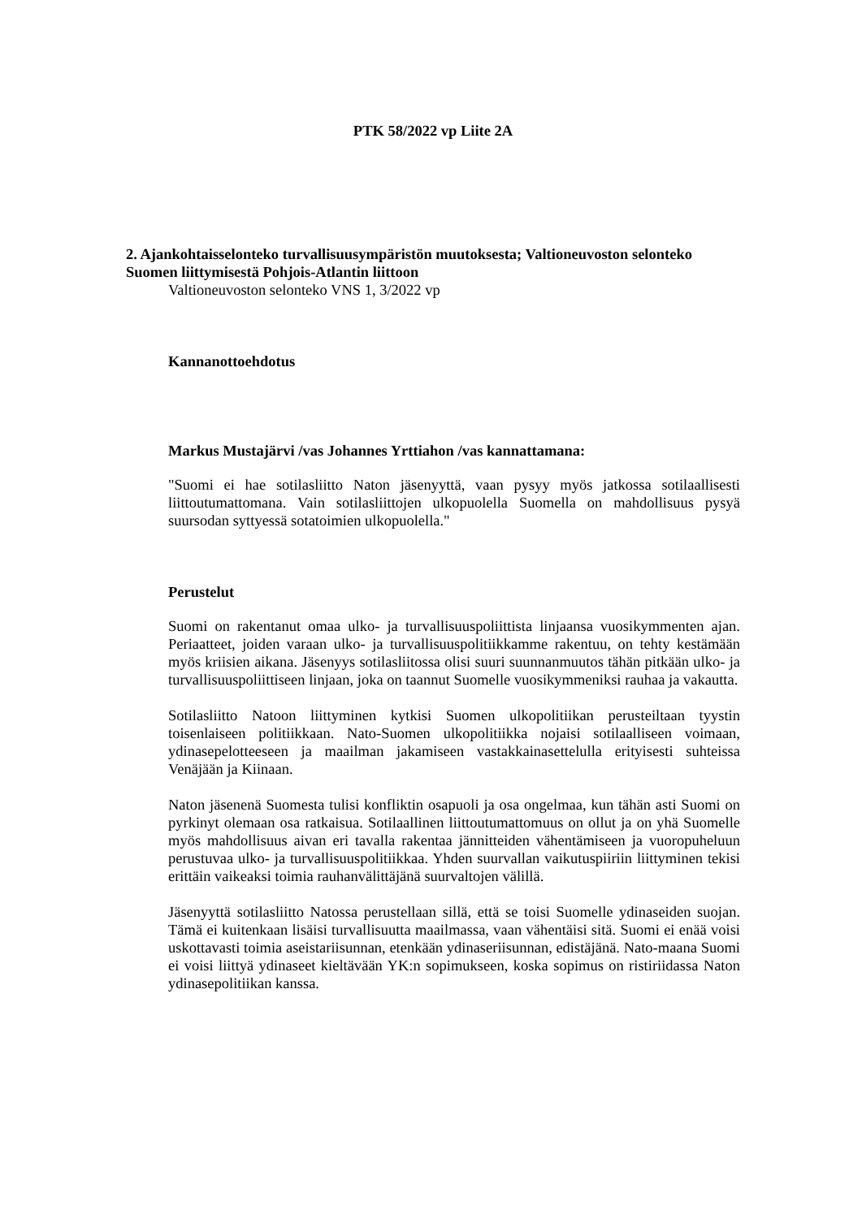PTK 58/2022 vp Liite 2A
2. Ajankohtaisselonteko turvallisuusympäristön muutoksesta; Valtioneuvoston selonteko Suomen liittymisestä Pohjois-Atlantin liittoon
Valtioneuvoston selonteko VNS 1, 3/2022 vp
Kannanottoehdotus
Markus Mustajärvi /vas Johannes Yrttiahon /vas kannattamana:
"Suomi ei hae sotilasliitto Naton jäsenyyttä, vaan pysyy myös jatkossa sotilaallisesti liittoutumattomana. Vain sotilasliittojen ulkopuolella Suomella on mahdollisuus pysyä suursodan syttyessä sotatoimien ulkopuolella."
Perustelut
Suomi on rakentanut omaa ulko- ja turvallisuuspoliittista linjaansa vuosikymmenten ajan. Periaatteet, joiden varaan ulko- ja turvallisuuspolitiikkamme rakentuu, on tehty kestämään myös kriisien aikana. Jäsenyys sotilasliitossa olisi suuri suunnanmuutos tähän pitkään ulko- ja turvallisuuspoliittiseen linjaan, joka on taannut Suomelle vuosikymmeniksi rauhaa ja vakautta.
Sotilasliitto Natoon liittyminen kytkisi Suomen ulkopolitiikan perusteiltaan tyystin toisenlaiseen politiikkaan. Nato-Suomen ulkopolitiikka nojaisi sotilaalliseen voimaan, ydinasepelotteeseen ja maailman jakamiseen vastakkainasettelulla erityisesti suhteissa Venäjään ja Kiinaan.
Naton jäsenenä Suomesta tulisi konfliktin osapuoli ja osa ongelmaa, kun tähän asti Suomi on pyrkinyt olemaan osa ratkaisua. Sotilaallinen liittoutumattomuus on ollut ja on yhä Suomelle myös mahdollisuus aivan eri tavalla rakentaa jännitteiden vähentämiseen ja vuoropuheluun perustuvaa ulko- ja turvallisuuspolitiikkaa. Yhden suurvallan vaikutuspiiriin liittyminen tekisi erittäin vaikeaksi toimia rauhanvälittäjänä suurvaltojen välillä.
Jäsenyyttä sotilasliitto Natossa perustellaan sillä, että se toisi Suomelle ydinaseiden suojan. Tämä ei kuitenkaan lisäisi turvallisuutta maailmassa, vaan vähentäisi sitä. Suomi ei enää voisi uskottavasti toimia aseistariisunnan, etenkään ydinaseriisunnan, edistäjänä. Nato-maana Suomi ei voisi liittyä ydinaseet kieltävään YK:n sopimukseen, koska sopimus on ristiriidassa Naton ydinasepolitiikan kanssa.